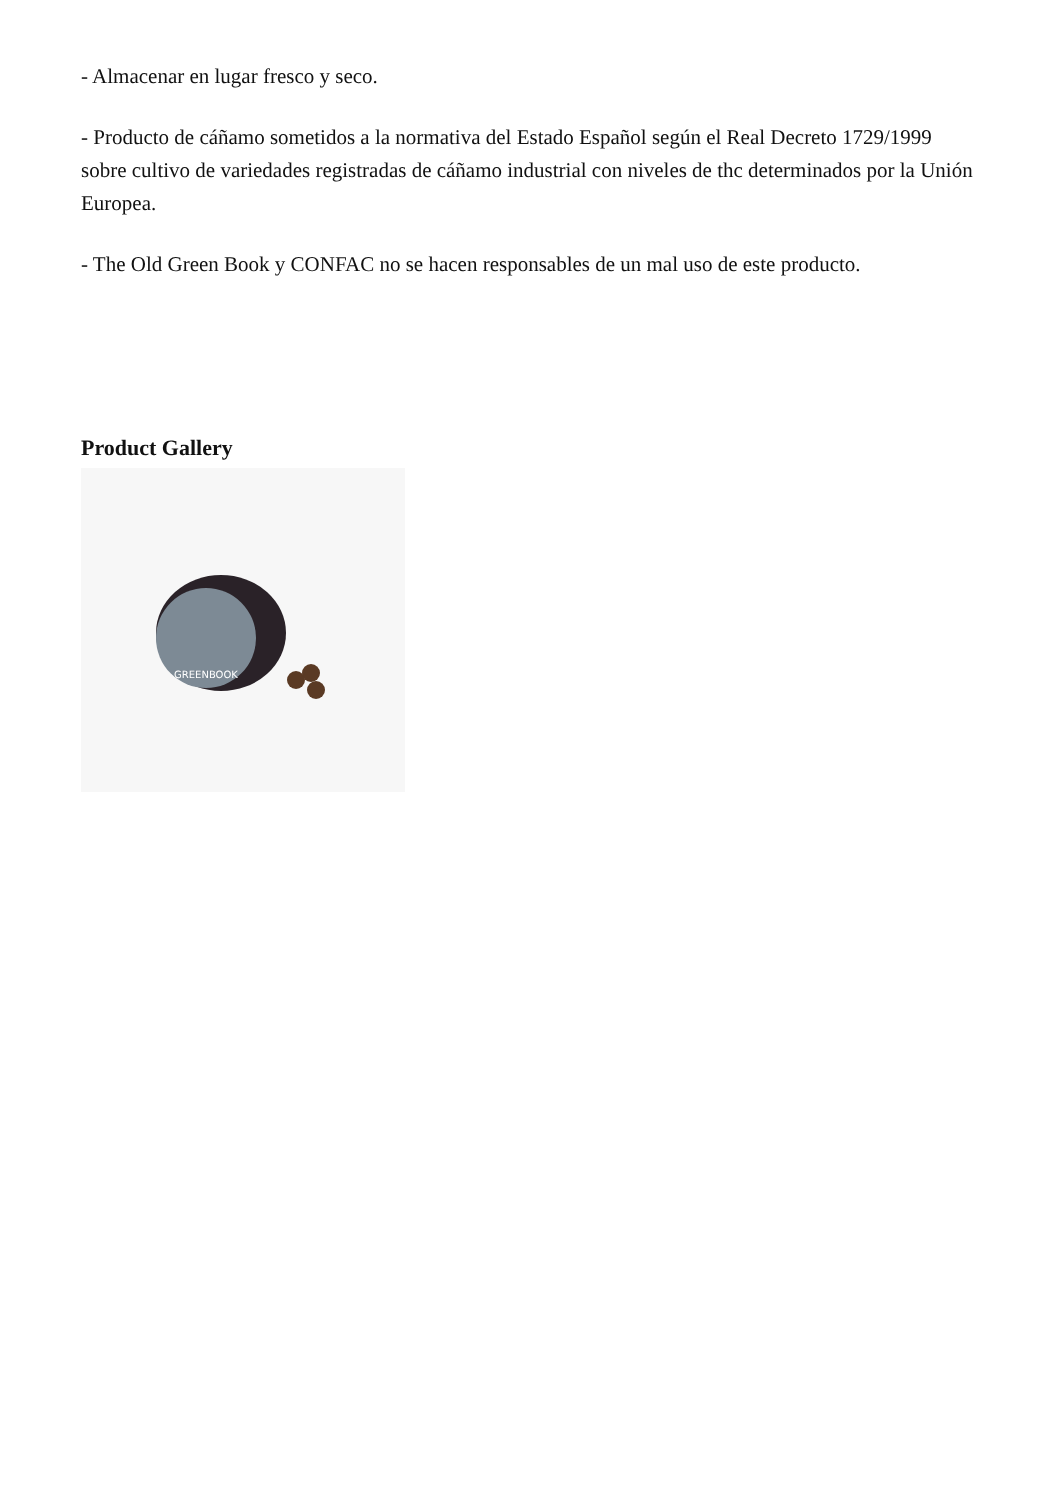- Almacenar en lugar fresco y seco.
- Producto de cáñamo sometidos a la normativa del Estado Español según el Real Decreto 1729/1999 sobre cultivo de variedades registradas de cáñamo industrial con niveles de thc determinados por la Unión Europea.
- The Old Green Book y CONFAC no se hacen responsables de un mal uso de este producto.
Product Gallery
GREENBOOK